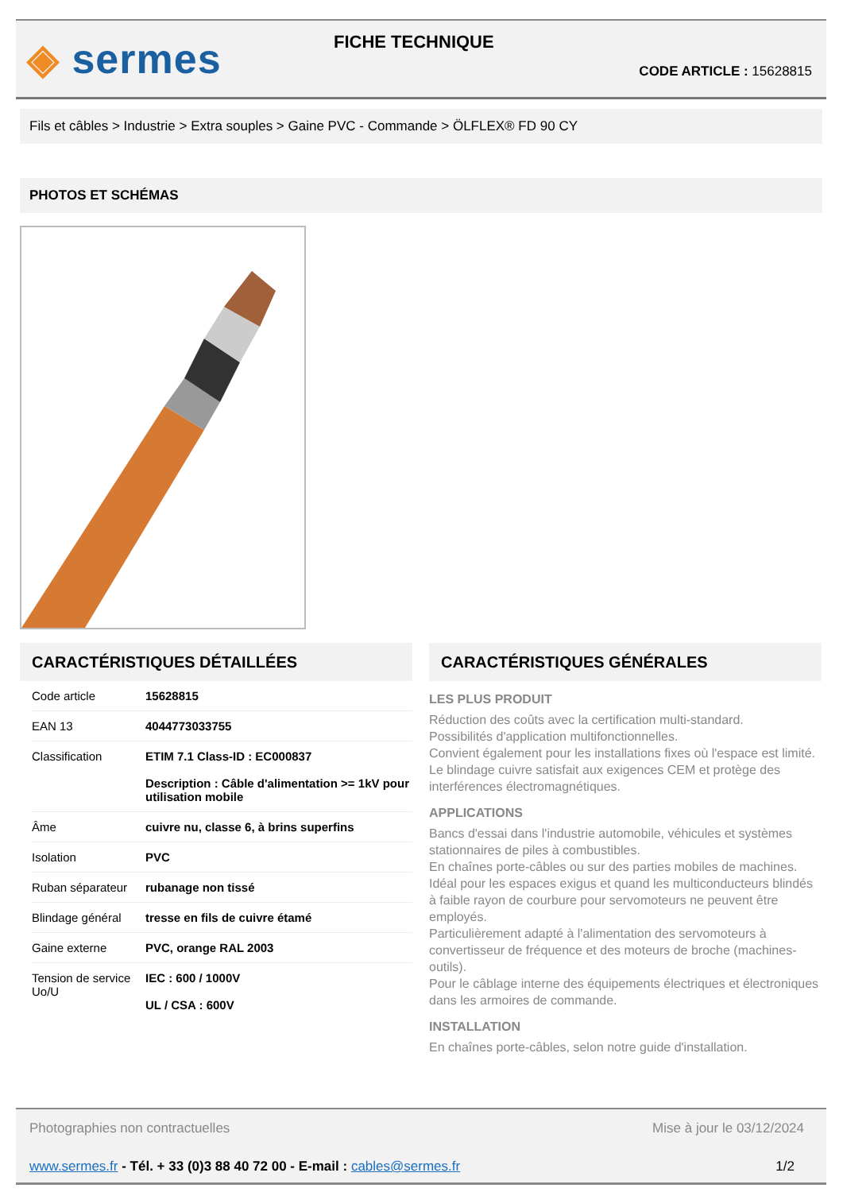◈ sermes FICHE TECHNIQUE
CODE ARTICLE : 15628815
Fils et câbles > Industrie > Extra souples > Gaine PVC - Commande > ÖLFLEX® FD 90 CY
PHOTOS ET SCHÉMAS
CARACTÉRISTIQUES DÉTAILLÉES
| Code article | 15628815 |
| EAN 13 | 4044773033755 |
| Classification | ETIM 7.1 Class-ID : EC000837 Description : Câble d'alimentation >= 1kV pour utilisation mobile |
| Âme | cuivre nu, classe 6, à brins superfins |
| Isolation | PVC |
| Ruban séparateur | rubanage non tissé |
| Blindage général | tresse en fils de cuivre étamé |
| Gaine externe | PVC, orange RAL 2003 |
| Tension de service Uo/U | IEC : 600 / 1000V UL / CSA : 600V |
CARACTÉRISTIQUES GÉNÉRALES
LES PLUS PRODUIT
Réduction des coûts avec la certification multi-standard.
Possibilités d'application multifonctionnelles.
Convient également pour les installations fixes où l'espace est limité.
Le blindage cuivre satisfait aux exigences CEM et protège des interférences électromagnétiques.
APPLICATIONS
Bancs d'essai dans l'industrie automobile, véhicules et systèmes stationnaires de piles à combustibles.
En chaînes porte-câbles ou sur des parties mobiles de machines.
Idéal pour les espaces exigus et quand les multiconducteurs blindés à faible rayon de courbure pour servomoteurs ne peuvent être employés.
Particulièrement adapté à l'alimentation des servomoteurs à convertisseur de fréquence et des moteurs de broche (machines-outils).
Pour le câblage interne des équipements électriques et électroniques dans les armoires de commande.
INSTALLATION
En chaînes porte-câbles, selon notre guide d'installation.
Photographies non contractuelles Mise à jour le 03/12/2024
www.sermes.fr - Tél. + 33 (0)3 88 40 72 00 - E-mail : cables@sermes.fr 1/2